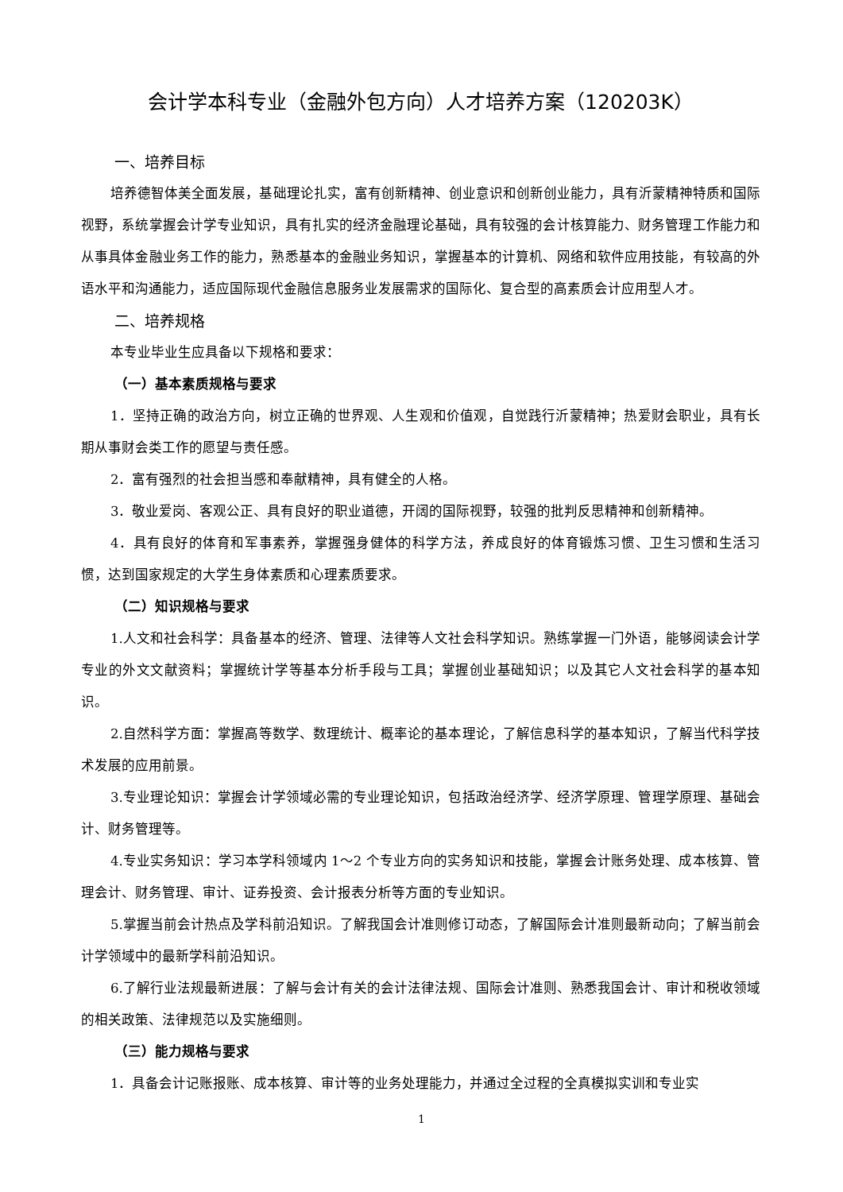会计学本科专业（金融外包方向）人才培养方案（120203K）
一、培养目标
培养德智体美全面发展，基础理论扎实，富有创新精神、创业意识和创新创业能力，具有沂蒙精神特质和国际视野，系统掌握会计学专业知识，具有扎实的经济金融理论基础，具有较强的会计核算能力、财务管理工作能力和从事具体金融业务工作的能力，熟悉基本的金融业务知识，掌握基本的计算机、网络和软件应用技能，有较高的外语水平和沟通能力，适应国际现代金融信息服务业发展需求的国际化、复合型的高素质会计应用型人才。
二、培养规格
本专业毕业生应具备以下规格和要求：
（一）基本素质规格与要求
1．坚持正确的政治方向，树立正确的世界观、人生观和价值观，自觉践行沂蒙精神；热爱财会职业，具有长期从事财会类工作的愿望与责任感。
2．富有强烈的社会担当感和奉献精神，具有健全的人格。
3．敬业爱岗、客观公正、具有良好的职业道德，开阔的国际视野，较强的批判反思精神和创新精神。
4．具有良好的体育和军事素养，掌握强身健体的科学方法，养成良好的体育锻炼习惯、卫生习惯和生活习惯，达到国家规定的大学生身体素质和心理素质要求。
（二）知识规格与要求
1.人文和社会科学：具备基本的经济、管理、法律等人文社会科学知识。熟练掌握一门外语，能够阅读会计学专业的外文文献资料；掌握统计学等基本分析手段与工具；掌握创业基础知识；以及其它人文社会科学的基本知识。
2.自然科学方面：掌握高等数学、数理统计、概率论的基本理论，了解信息科学的基本知识，了解当代科学技术发展的应用前景。
3.专业理论知识：掌握会计学领域必需的专业理论知识，包括政治经济学、经济学原理、管理学原理、基础会计、财务管理等。
4.专业实务知识：学习本学科领域内 1～2 个专业方向的实务知识和技能，掌握会计账务处理、成本核算、管理会计、财务管理、审计、证券投资、会计报表分析等方面的专业知识。
5.掌握当前会计热点及学科前沿知识。了解我国会计准则修订动态，了解国际会计准则最新动向；了解当前会计学领域中的最新学科前沿知识。
6.了解行业法规最新进展：了解与会计有关的会计法律法规、国际会计准则、熟悉我国会计、审计和税收领域的相关政策、法律规范以及实施细则。
（三）能力规格与要求
1．具备会计记账报账、成本核算、审计等的业务处理能力，并通过全过程的全真模拟实训和专业实
1